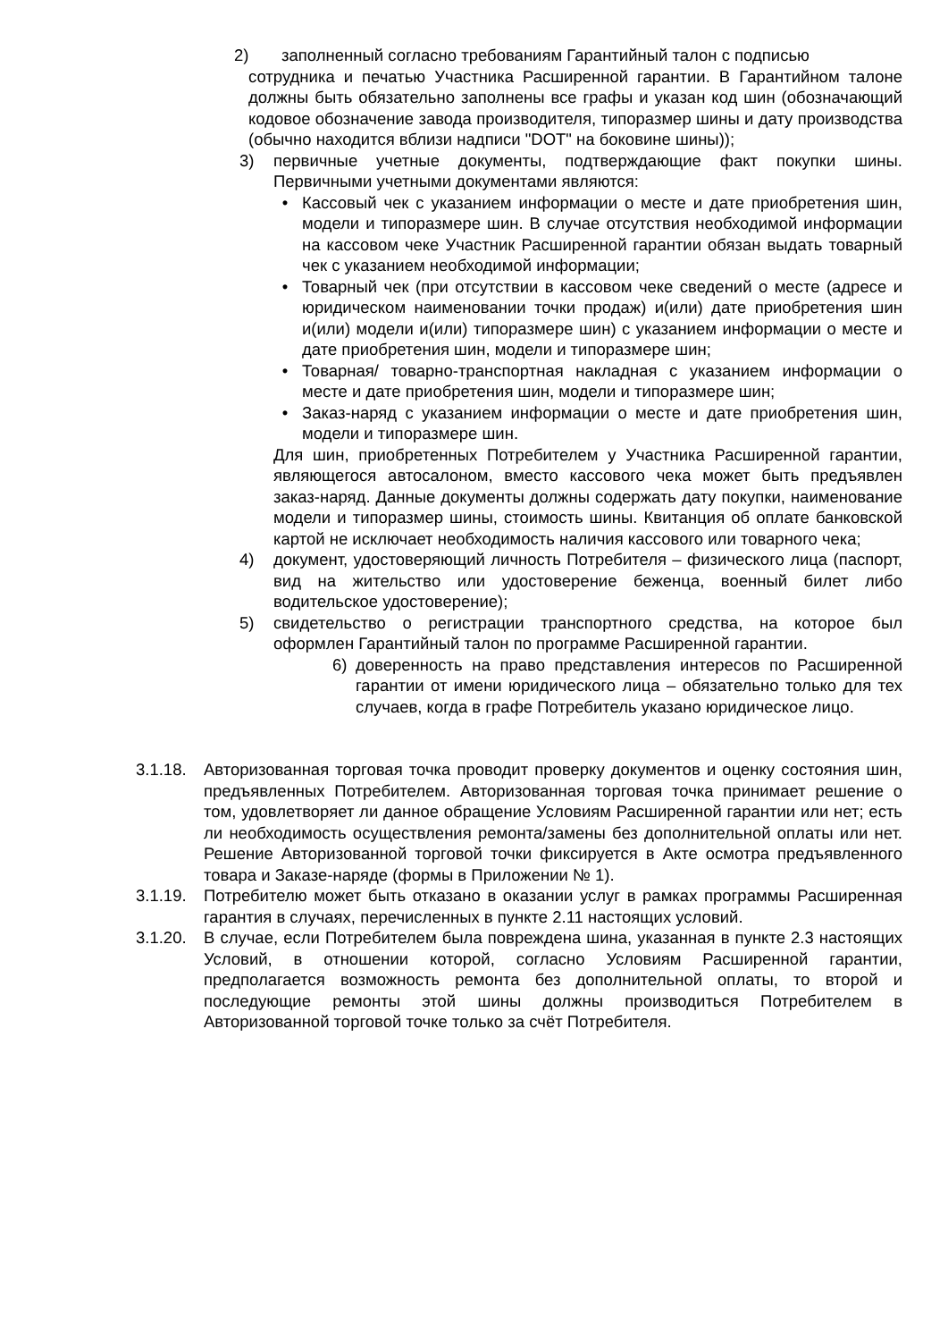2) заполненный согласно требованиям Гарантийный талон с подписью
сотрудника и печатью Участника Расширенной гарантии. В Гарантийном талоне должны быть обязательно заполнены все графы и указан код шин (обозначающий кодовое обозначение завода производителя, типоразмер шины и дату производства (обычно находится вблизи надписи "DOT" на боковине шины));
3) первичные учетные документы, подтверждающие факт покупки шины. Первичными учетными документами являются:
• Кассовый чек с указанием информации о месте и дате приобретения шин, модели и типоразмере шин. В случае отсутствия необходимой информации на кассовом чеке Участник Расширенной гарантии обязан выдать товарный чек с указанием необходимой информации;
• Товарный чек (при отсутствии в кассовом чеке сведений о месте (адресе и юридическом наименовании точки продаж) и(или) дате приобретения шин и(или) модели и(или) типоразмере шин) с указанием информации о месте и дате приобретения шин, модели и типоразмере шин;
• Товарная/ товарно-транспортная накладная с указанием информации о месте и дате приобретения шин, модели и типоразмере шин;
• Заказ-наряд с указанием информации о месте и дате приобретения шин, модели и типоразмере шин.
Для шин, приобретенных Потребителем у Участника Расширенной гарантии, являющегося автосалоном, вместо кассового чека может быть предъявлен заказ-наряд. Данные документы должны содержать дату покупки, наименование модели и типоразмер шины, стоимость шины. Квитанция об оплате банковской картой не исключает необходимость наличия кассового или товарного чека;
4) документ, удостоверяющий личность Потребителя – физического лица (паспорт, вид на жительство или удостоверение беженца, военный билет либо водительское удостоверение);
5) свидетельство о регистрации транспортного средства, на которое был оформлен Гарантийный талон по программе Расширенной гарантии.
6) доверенность на право представления интересов по Расширенной гарантии от имени юридического лица – обязательно только для тех случаев, когда в графе Потребитель указано юридическое лицо.
3.1.18. Авторизованная торговая точка проводит проверку документов и оценку состояния шин, предъявленных Потребителем. Авторизованная торговая точка принимает решение о том, удовлетворяет ли данное обращение Условиям Расширенной гарантии или нет; есть ли необходимость осуществления ремонта/замены без дополнительной оплаты или нет. Решение Авторизованной торговой точки фиксируется в Акте осмотра предъявленного товара и Заказе-наряде (формы в Приложении № 1).
3.1.19. Потребителю может быть отказано в оказании услуг в рамках программы Расширенная гарантия в случаях, перечисленных в пункте 2.11 настоящих условий.
3.1.20. В случае, если Потребителем была повреждена шина, указанная в пункте 2.3 настоящих Условий, в отношении которой, согласно Условиям Расширенной гарантии, предполагается возможность ремонта без дополнительной оплаты, то второй и последующие ремонты этой шины должны производиться Потребителем в Авторизованной торговой точке только за счёт Потребителя.